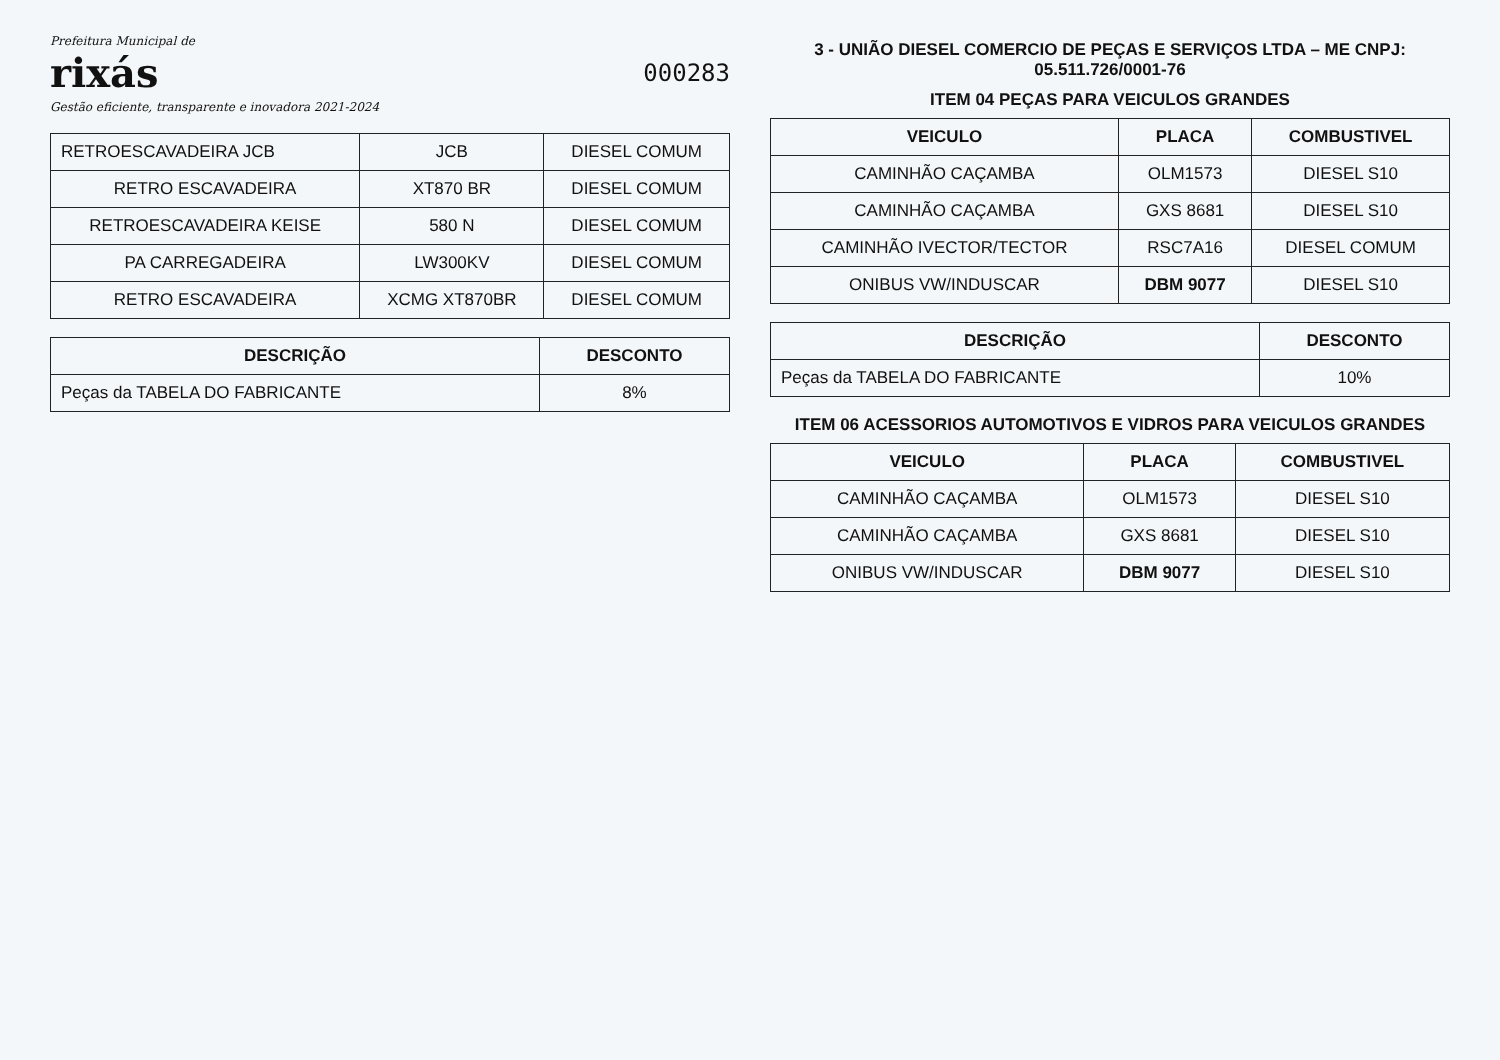Prefeitura Municipal de
rixás
Gestão eficiente, transparente e inovadora 2021-2024
000283
| RETROESCAVADEIRA JCB | JCB | DIESEL COMUM |
| RETRO ESCAVADEIRA | XT870 BR | DIESEL COMUM |
| RETROESCAVADEIRA KEISE | 580 N | DIESEL COMUM |
| PA CARREGADEIRA | LW300KV | DIESEL COMUM |
| RETRO ESCAVADEIRA | XCMG XT870BR | DIESEL COMUM |
| DESCRIÇÃO | DESCONTO |
| --- | --- |
| Peças da TABELA DO FABRICANTE | 8% |
3 - UNIÃO DIESEL COMERCIO DE PEÇAS E SERVIÇOS LTDA – ME CNPJ: 05.511.726/0001-76
ITEM 04 PEÇAS PARA VEICULOS GRANDES
| VEICULO | PLACA | COMBUSTIVEL |
| --- | --- | --- |
| CAMINHÃO CAÇAMBA | OLM1573 | DIESEL S10 |
| CAMINHÃO CAÇAMBA | GXS 8681 | DIESEL S10 |
| CAMINHÃO IVECTOR/TECTOR | RSC7A16 | DIESEL COMUM |
| ONIBUS VW/INDUSCAR | DBM 9077 | DIESEL S10 |
| DESCRIÇÃO | DESCONTO |
| --- | --- |
| Peças da TABELA DO FABRICANTE | 10% |
ITEM 06 ACESSORIOS AUTOMOTIVOS E VIDROS PARA VEICULOS GRANDES
| VEICULO | PLACA | COMBUSTIVEL |
| --- | --- | --- |
| CAMINHÃO CAÇAMBA | OLM1573 | DIESEL S10 |
| CAMINHÃO CAÇAMBA | GXS 8681 | DIESEL S10 |
| ONIBUS VW/INDUSCAR | DBM 9077 | DIESEL S10 |